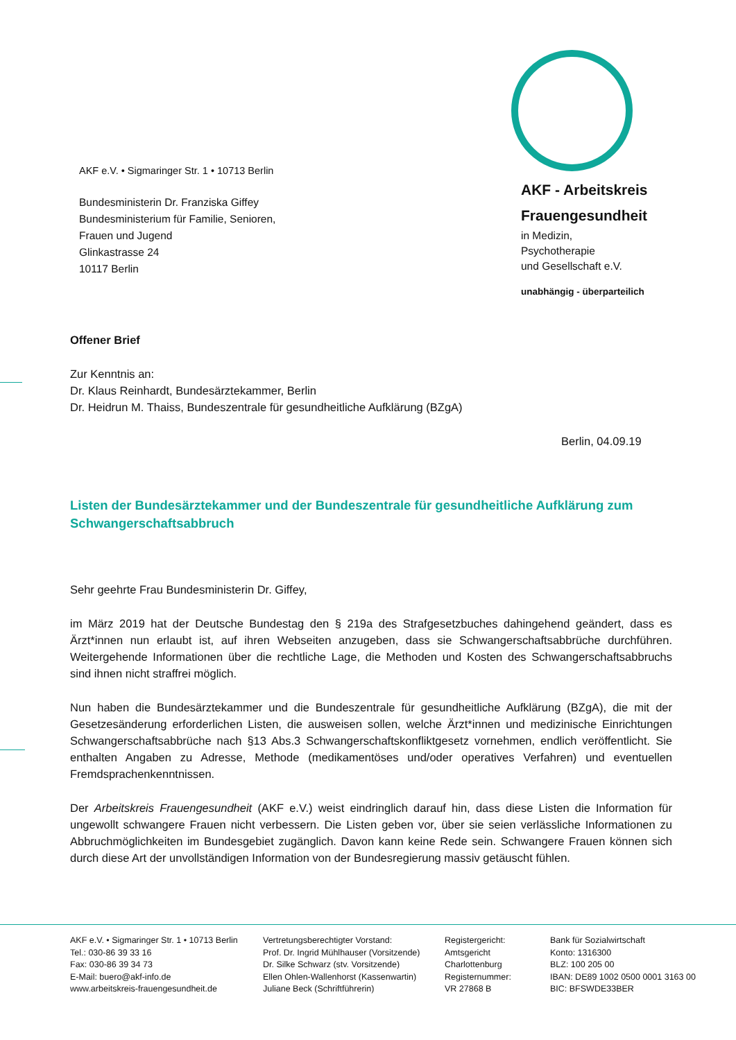AKF e.V. • Sigmaringer Str. 1 • 10713 Berlin
Bundesministerin Dr. Franziska Giffey
Bundesministerium für Familie, Senioren,
Frauen und Jugend
Glinkastrasse 24
10117 Berlin
AKF - Arbeitskreis
Frauengesundheit
in Medizin,
Psychotherapie
und Gesellschaft e.V.
unabhängig - überparteilich
Offener Brief
Zur Kenntnis an:
Dr. Klaus Reinhardt, Bundesärztekammer, Berlin
Dr. Heidrun M. Thaiss, Bundeszentrale für gesundheitliche Aufklärung (BZgA)
Berlin, 04.09.19
Listen der Bundesärztekammer und der Bundeszentrale für gesundheitliche Aufklärung zum Schwangerschaftsabbruch
Sehr geehrte Frau Bundesministerin Dr. Giffey,
im März 2019 hat der Deutsche Bundestag den § 219a des Strafgesetzbuches dahingehend geändert, dass es Ärzt*innen nun erlaubt ist, auf ihren Webseiten anzugeben, dass sie Schwangerschaftsabbrüche durchführen. Weitergehende Informationen über die rechtliche Lage, die Methoden und Kosten des Schwangerschaftsabbruchs sind ihnen nicht straffrei möglich.
Nun haben die Bundesärztekammer und die Bundeszentrale für gesundheitliche Aufklärung (BZgA), die mit der Gesetzesänderung erforderlichen Listen, die ausweisen sollen, welche Ärzt*innen und medizinische Einrichtungen Schwangerschaftsabbrüche nach §13 Abs.3 Schwangerschaftskonfliktgesetz vornehmen, endlich veröffentlicht. Sie enthalten Angaben zu Adresse, Methode (medikamentöses und/oder operatives Verfahren) und eventuellen Fremdsprachenkenntnissen.
Der Arbeitskreis Frauengesundheit (AKF e.V.) weist eindringlich darauf hin, dass diese Listen die Information für ungewollt schwangere Frauen nicht verbessern. Die Listen geben vor, über sie seien verlässliche Informationen zu Abbruchmöglichkeiten im Bundesgebiet zugänglich. Davon kann keine Rede sein. Schwangere Frauen können sich durch diese Art der unvollständigen Information von der Bundesregierung massiv getäuscht fühlen.
AKF e.V. • Sigmaringer Str. 1 • 10713 Berlin
Tel.: 030-86 39 33 16
Fax: 030-86 39 34 73
E-Mail: buero@akf-info.de
www.arbeitskreis-frauengesundheit.de
Vertretungsberechtigter Vorstand:
Prof. Dr. Ingrid Mühlhauser (Vorsitzende)
Dr. Silke Schwarz (stv. Vorsitzende)
Ellen Ohlen-Wallenhorst (Kassenwartin)
Juliane Beck (Schriftführerin)
Registergericht:
Amtsgericht
Charlottenburg
Registernummer:
VR 27868 B
Bank für Sozialwirtschaft
Konto: 1316300
BLZ: 100 205 00
IBAN: DE89 1002 0500 0001 3163 00
BIC: BFSWDE33BER